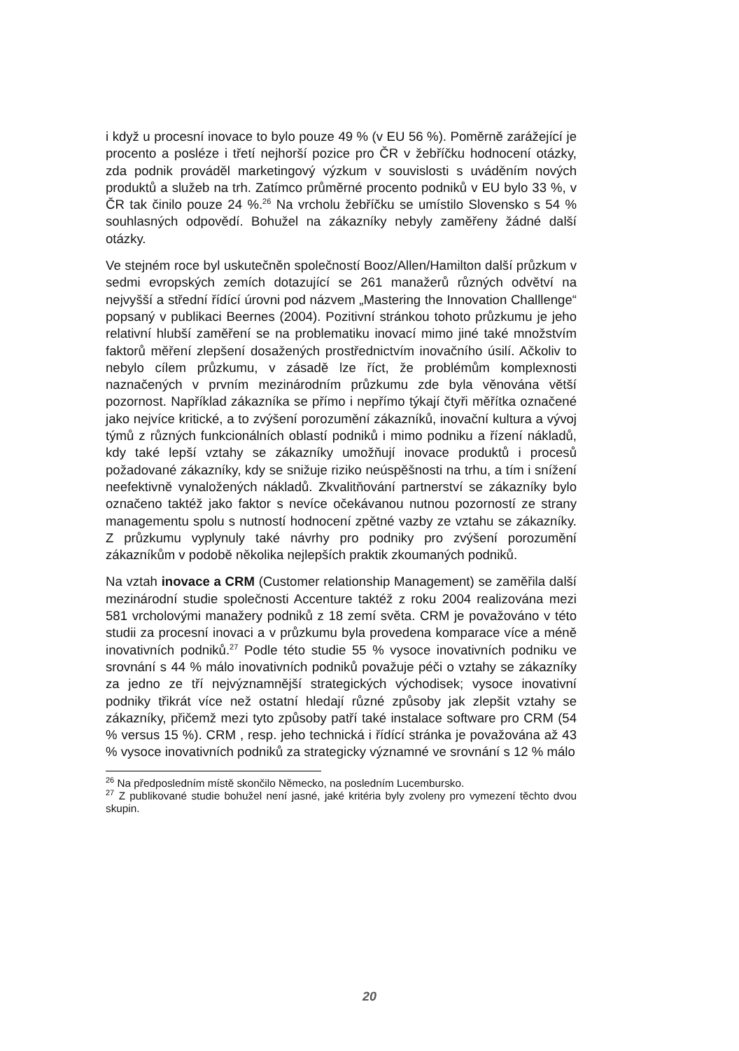i když u procesní inovace to bylo pouze 49 % (v EU 56 %). Poměrně zarážející je procento a posléze i třetí nejhorší pozice pro ČR v žebříčku hodnocení otázky, zda podnik prováděl marketingový výzkum v souvislosti s uváděním nových produktů a služeb na trh. Zatímco průměrné procento podniků v EU bylo 33 %, v ČR tak činilo pouze 24 %.<sup>26</sup> Na vrcholu žebříčku se umístilo Slovensko s 54 % souhlasných odpovědí. Bohužel na zákazníky nebyly zaměřeny žádné další otázky.
Ve stejném roce byl uskutečněn společností Booz/Allen/Hamilton další průzkum v sedmi evropských zemích dotazující se 261 manažerů různých odvětví na nejvyšší a střední řídící úrovni pod názvem „Mastering the Innovation Challlenge“ popsaný v publikaci Beernes (2004). Pozitivní stránkou tohoto průzkumu je jeho relativní hlubší zaměření se na problematiku inovací mimo jiné také množstvím faktorů měření zlepšení dosažených prostřednictvím inovačního úsilí. Ačkoliv to nebylo cílem průzkumu, v zásadě lze říct, že problémům komplexnosti naznačených v prvním mezinárodním průzkumu zde byla věnována větší pozornost. Například zákazníka se přímo i nepřímo týkají čtyři měřítka označené jako nejvíce kritické, a to zvýšení porozumění zákazníků, inovační kultura a vývoj týmů z různých funkcionálních oblastí podniků i mimo podniku a řízení nákladů, kdy také lepší vztahy se zákazníky umožňují inovace produktů i procesů požadované zákazníky, kdy se snižuje riziko neúspěšnosti na trhu, a tím i snížení neefektivně vynaložených nákladů. Zkvalitňování partnerství se zákazníky bylo označeno taktéž jako faktor s nevíce očekávanou nutnou pozorností ze strany managementu spolu s nutností hodnocení zpětné vazby ze vztahu se zákazníky. Z průzkumu vyplynuly také návrhy pro podniky pro zvýšení porozumění zákazníkům v podobě několika nejlepších praktik zkoumaných podniků.
Na vztah inovace a CRM (Customer relationship Management) se zaměřila další mezinárodní studie společnosti Accenture taktéž z roku 2004 realizována mezi 581 vrcholovými manažery podniků z 18 zemí světa. CRM je považováno v této studii za procesní inovaci a v průzkumu byla provedena komparace více a méně inovativních podniků.<sup>27</sup> Podle této studie 55 % vysoce inovativních podniku ve srovnání s 44 % málo inovativních podniků považuje péči o vztahy se zákazníky za jedno ze tří nejvýznamnější strategických východisek; vysoce inovativní podniky třikrát více než ostatní hledají různé způsoby jak zlepšit vztahy se zákazníky, přičemž mezi tyto způsoby patří také instalace software pro CRM (54 % versus 15 %). CRM , resp. jeho technická i řídící stránka je považována až 43 % vysoce inovativních podniků za strategicky významné ve srovnání s 12 % málo
<sup>26</sup> Na předposledním místě skončilo Německo, na posledním Lucembursko.
<sup>27</sup> Z publikované studie bohužel není jasné, jaké kritéria byly zvoleny pro vymezení těchto dvou skupin.
20